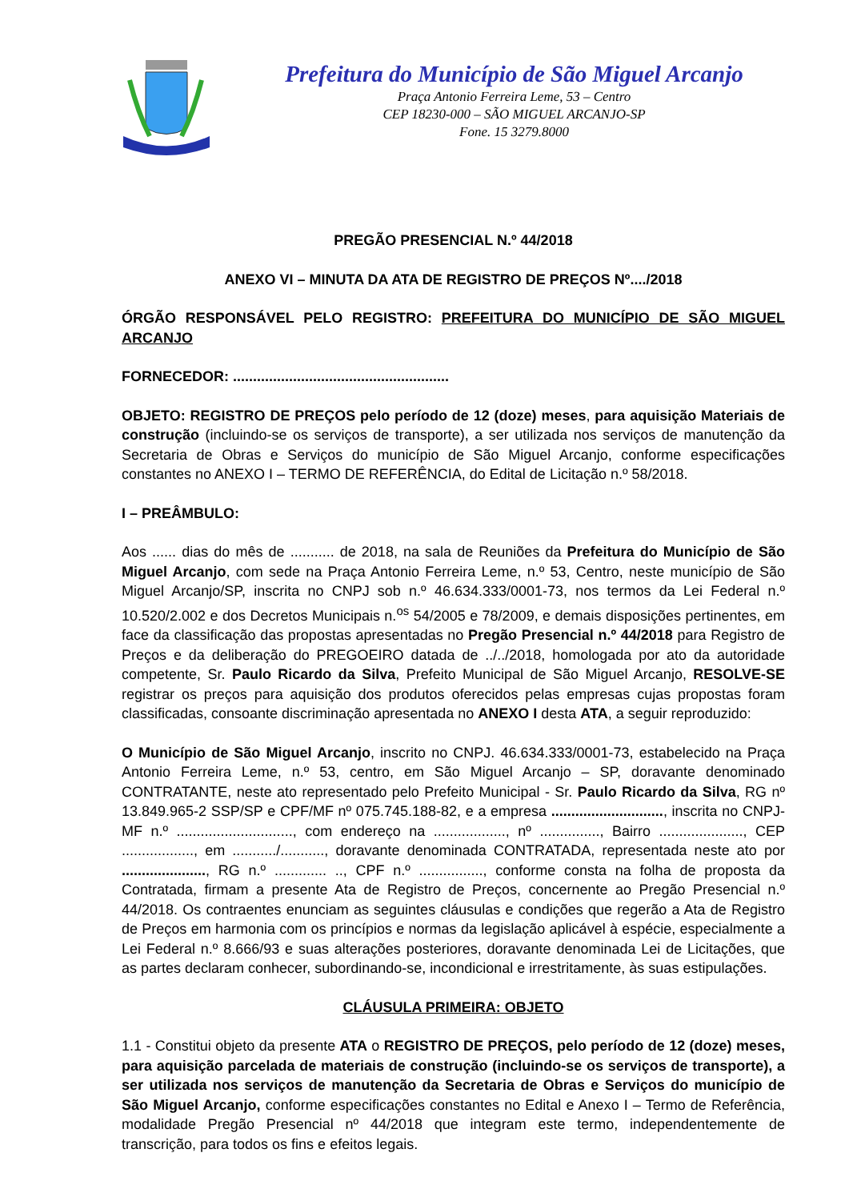Prefeitura do Município de São Miguel Arcanjo
Praça Antonio Ferreira Leme, 53 – Centro
CEP 18230-000 – SÃO MIGUEL ARCANJO-SP
Fone. 15 3279.8000
PREGÃO PRESENCIAL N.º 44/2018
ANEXO VI – MINUTA DA ATA DE REGISTRO DE PREÇOS Nº..../2018
ÓRGÃO RESPONSÁVEL PELO REGISTRO: PREFEITURA DO MUNICÍPIO DE SÃO MIGUEL ARCANJO
FORNECEDOR: ......................................................
OBJETO: REGISTRO DE PREÇOS pelo período de 12 (doze) meses, para aquisição Materiais de construção (incluindo-se os serviços de transporte), a ser utilizada nos serviços de manutenção da Secretaria de Obras e Serviços do município de São Miguel Arcanjo, conforme especificações constantes no ANEXO I – TERMO DE REFERÊNCIA, do Edital de Licitação n.º 58/2018.
I – PREÂMBULO:
Aos ...... dias do mês de ........... de 2018, na sala de Reuniões da Prefeitura do Município de São Miguel Arcanjo, com sede na Praça Antonio Ferreira Leme, n.º 53, Centro, neste município de São Miguel Arcanjo/SP, inscrita no CNPJ sob n.º 46.634.333/0001-73, nos termos da Lei Federal n.º 10.520/2.002 e dos Decretos Municipais n.<sup>os</sup> 54/2005 e 78/2009, e demais disposições pertinentes, em face da classificação das propostas apresentadas no Pregão Presencial n.º 44/2018 para Registro de Preços e da deliberação do PREGOEIRO datada de ../../2018, homologada por ato da autoridade competente, Sr. Paulo Ricardo da Silva, Prefeito Municipal de São Miguel Arcanjo, RESOLVE-SE registrar os preços para aquisição dos produtos oferecidos pelas empresas cujas propostas foram classificadas, consoante discriminação apresentada no ANEXO I desta ATA, a seguir reproduzido:
O Município de São Miguel Arcanjo, inscrito no CNPJ. 46.634.333/0001-73, estabelecido na Praça Antonio Ferreira Leme, n.º 53, centro, em São Miguel Arcanjo – SP, doravante denominado CONTRATANTE, neste ato representado pelo Prefeito Municipal - Sr. Paulo Ricardo da Silva, RG nº 13.849.965-2 SSP/SP e CPF/MF nº 075.745.188-82, e a empresa ............................, inscrita no CNPJ-MF n.º ............................., com endereço na .................., nº ..............., Bairro ....................., CEP .................., em .........../..........., doravante denominada CONTRATADA, representada neste ato por ....................., RG n.º ............. .., CPF n.º ................, conforme consta na folha de proposta da Contratada, firmam a presente Ata de Registro de Preços, concernente ao Pregão Presencial n.º 44/2018. Os contraentes enunciam as seguintes cláusulas e condições que regerão a Ata de Registro de Preços em harmonia com os princípios e normas da legislação aplicável à espécie, especialmente a Lei Federal n.º 8.666/93 e suas alterações posteriores, doravante denominada Lei de Licitações, que as partes declaram conhecer, subordinando-se, incondicional e irrestritamente, às suas estipulações.
CLÁUSULA PRIMEIRA: OBJETO
1.1 - Constitui objeto da presente ATA o REGISTRO DE PREÇOS, pelo período de 12 (doze) meses, para aquisição parcelada de materiais de construção (incluindo-se os serviços de transporte), a ser utilizada nos serviços de manutenção da Secretaria de Obras e Serviços do município de São Miguel Arcanjo, conforme especificações constantes no Edital e Anexo I – Termo de Referência, modalidade Pregão Presencial nº 44/2018 que integram este termo, independentemente de transcrição, para todos os fins e efeitos legais.